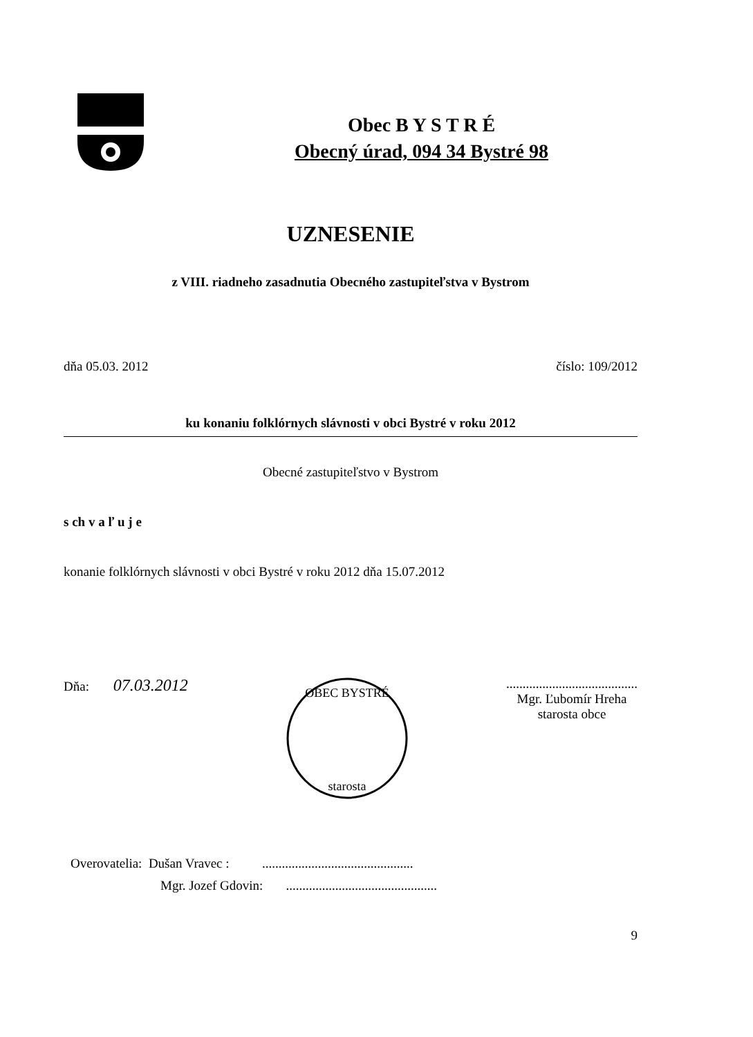Obec B Y S T R É
Obecný úrad, 094 34 Bystré 98
UZNESENIE
z VIII. riadneho zasadnutia Obecného zastupiteľstva v Bystrom
dňa 05.03. 2012 číslo: 109/2012
ku konaniu folklórnych slávnosti v obci Bystré v roku 2012
Obecné zastupiteľstvo v Bystrom
s ch v a ľ u j e
konanie folklórnych slávnosti v obci Bystré v roku 2012 dňa 15.07.2012
Dňa: 07.03.2012
OBEC BYSTRÉ
starosta
........................................
Mgr. Ľubomír Hreha
starosta obce
Overovatelia: Dušan Vravec : ..............................................
Mgr. Jozef Gdovin: ..............................................
9